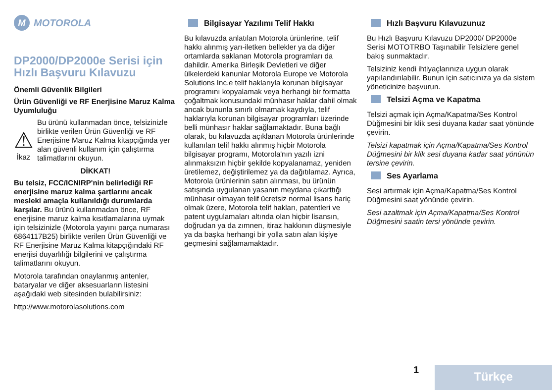M MOTOROLA
DP2000/DP2000e Serisi için Hızlı Başvuru Kılavuzu
Önemli Güvenlik Bilgileri
Ürün Güvenliği ve RF Enerjisine Maruz Kalma Uyumluluğu
⚠
İkaz
Bu ürünü kullanmadan önce, telsizinizle birlikte verilen Ürün Güvenliği ve RF Enerjisine Maruz Kalma kitapçığında yer alan güvenli kullanım için çalıştırma talimatlarını okuyun.
DİKKAT!
Bu telsiz, FCC/ICNIRP'nin belirlediği RF enerjisine maruz kalma şartlarını ancak mesleki amaçla kullanıldığı durumlarda karşılar. Bu ürünü kullanmadan önce, RF enerjisine maruz kalma kısıtlamalarına uymak için telsizinizle (Motorola yayını parça numarası 6864117B25) birlikte verilen Ürün Güvenliği ve RF Enerjisine Maruz Kalma kitapçığındaki RF enerjisi duyarlılığı bilgilerini ve çalıştırma talimatlarını okuyun.
Motorola tarafından onaylanmış antenler, bataryalar ve diğer aksesuarların listesini aşağıdaki web sitesinden bulabilirsiniz:
http://www.motorolasolutions.com
Bilgisayar Yazılımı Telif Hakkı
Bu kılavuzda anlatılan Motorola ürünlerine, telif hakkı alınmış yarı-iletken bellekler ya da diğer ortamlarda saklanan Motorola programları da dahildir. Amerika Birleşik Devletleri ve diğer ülkelerdeki kanunlar Motorola Europe ve Motorola Solutions Inc.e telif haklarıyla korunan bilgisayar programını kopyalamak veya herhangi bir formatta çoğaltmak konusundaki münhasır haklar dahil olmak ancak bununla sınırlı olmamak kaydıyla, telif haklarıyla korunan bilgisayar programları üzerinde belli münhasır haklar sağlamaktadır. Buna bağlı olarak, bu kılavuzda açıklanan Motorola ürünlerinde kullanılan telif hakkı alınmış hiçbir Motorola bilgisayar programı, Motorola'nın yazılı izni alınmaksızın hiçbir şekilde kopyalanamaz, yeniden üretilemez, değiştirilemez ya da dağıtılamaz. Ayrıca, Motorola ürünlerinin satın alınması, bu ürünün satışında uygulanan yasanın meydana çıkarttığı münhasır olmayan telif ücretsiz normal lisans hariç olmak üzere, Motorola telif hakları, patentleri ve patent uygulamaları altında olan hiçbir lisansın, doğrudan ya da zımnen, itiraz hakkının düşmesiyle ya da başka herhangi bir yolla satın alan kişiye geçmesini sağlamamaktadır.
Hızlı Başvuru Kılavuzunuz
Bu Hızlı Başvuru Kılavuzu DP2000/ DP2000e Serisi MOTOTRBO Taşınabilir Telsizlere genel bakış sunmaktadır.
Telsiziniz kendi ihtiyaçlarınıza uygun olarak yapılandırılabilir. Bunun için satıcınıza ya da sistem yöneticinize başvurun.
Telsizi Açma ve Kapatma
Telsizi açmak için Açma/Kapatma/Ses Kontrol Düğmesini bir klik sesi duyana kadar saat yönünde çevirin.
Telsizi kapatmak için Açma/Kapatma/Ses Kontrol Düğmesini bir klik sesi duyana kadar saat yönünün tersine çevirin.
Ses Ayarlama
Sesi artırmak için Açma/Kapatma/Ses Kontrol Düğmesini saat yönünde çevirin.
Sesi azaltmak için Açma/Kapatma/Ses Kontrol Düğmesini saatin tersi yönünde çevirin.
1 Türkçe